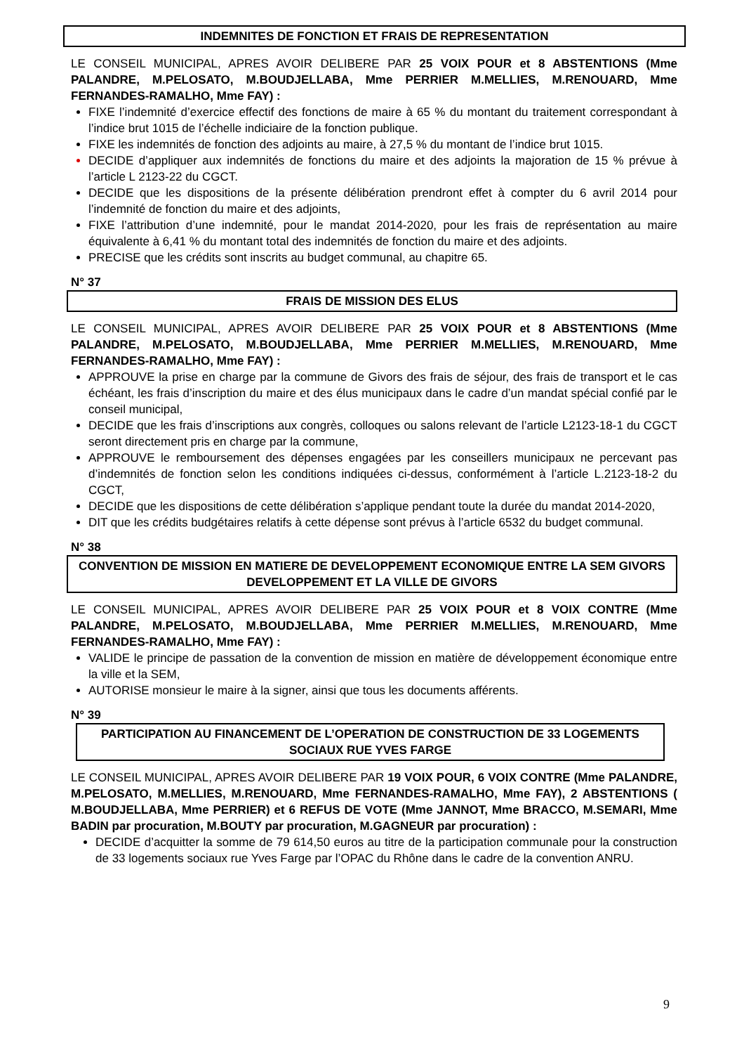INDEMNITES DE FONCTION ET FRAIS DE REPRESENTATION
LE CONSEIL MUNICIPAL, APRES AVOIR DELIBERE PAR 25 VOIX POUR et 8 ABSTENTIONS (Mme PALANDRE, M.PELOSATO, M.BOUDJELLABA, Mme PERRIER M.MELLIES, M.RENOUARD, Mme FERNANDES-RAMALHO, Mme FAY) :
FIXE l’indemnité d’exercice effectif des fonctions de maire à 65 % du montant du traitement correspondant à l’indice brut 1015 de l’échelle indiciaire de la fonction publique.
FIXE les indemnités de fonction des adjoints au maire, à 27,5 % du montant de l’indice brut 1015.
DECIDE d’appliquer aux indemnités de fonctions du maire et des adjoints la majoration de 15 % prévue à l’article L 2123-22 du CGCT.
DECIDE que les dispositions de la présente délibération prendront effet à compter du 6 avril 2014 pour l’indemnité de fonction du maire et des adjoints,
FIXE l’attribution d’une indemnité, pour le mandat 2014-2020, pour les frais de représentation au maire équivalente à 6,41 % du montant total des indemnités de fonction du maire et des adjoints.
PRECISE que les crédits sont inscrits au budget communal, au chapitre 65.
N° 37
FRAIS DE MISSION DES ELUS
LE CONSEIL MUNICIPAL, APRES AVOIR DELIBERE PAR 25 VOIX POUR et 8 ABSTENTIONS (Mme PALANDRE, M.PELOSATO, M.BOUDJELLABA, Mme PERRIER M.MELLIES, M.RENOUARD, Mme FERNANDES-RAMALHO, Mme FAY) :
APPROUVE la prise en charge par la commune de Givors des frais de séjour, des frais de transport et le cas échéant, les frais d’inscription du maire et des élus municipaux dans le cadre d’un mandat spécial confié par le conseil municipal,
DECIDE que les frais d’inscriptions aux congrès, colloques ou salons relevant de l’article L2123-18-1 du CGCT seront directement pris en charge par la commune,
APPROUVE le remboursement des dépenses engagées par les conseillers municipaux ne percevant pas d’indemnités de fonction selon les conditions indiquées ci-dessus, conformément à l’article L.2123-18-2 du CGCT,
DECIDE que les dispositions de cette délibération s’applique pendant toute la durée du mandat 2014-2020,
DIT que les crédits budgétaires relatifs à cette dépense sont prévus à l’article 6532 du budget communal.
N° 38
CONVENTION DE MISSION EN MATIERE DE DEVELOPPEMENT ECONOMIQUE ENTRE LA SEM GIVORS DEVELOPPEMENT ET LA VILLE DE GIVORS
LE CONSEIL MUNICIPAL, APRES AVOIR DELIBERE PAR 25 VOIX POUR et 8 VOIX CONTRE (Mme PALANDRE, M.PELOSATO, M.BOUDJELLABA, Mme PERRIER M.MELLIES, M.RENOUARD, Mme FERNANDES-RAMALHO, Mme FAY) :
VALIDE le principe de passation de la convention de mission en matière de développement économique entre la ville et la SEM,
AUTORISE monsieur le maire à la signer, ainsi que tous les documents afférents.
N° 39
PARTICIPATION AU FINANCEMENT DE L’OPERATION DE CONSTRUCTION DE 33 LOGEMENTS SOCIAUX RUE YVES FARGE
LE CONSEIL MUNICIPAL, APRES AVOIR DELIBERE PAR 19 VOIX POUR, 6 VOIX CONTRE (Mme PALANDRE, M.PELOSATO, M.MELLIES, M.RENOUARD, Mme FERNANDES-RAMALHO, Mme FAY), 2 ABSTENTIONS ( M.BOUDJELLABA, Mme PERRIER) et 6 REFUS DE VOTE (Mme JANNOT, Mme BRACCO, M.SEMARI, Mme BADIN par procuration, M.BOUTY par procuration, M.GAGNEUR par procuration) :
DECIDE d’acquitter la somme de 79 614,50 euros au titre de la participation communale pour la construction de 33 logements sociaux rue Yves Farge par l’OPAC du Rhône dans le cadre de la convention ANRU.
9